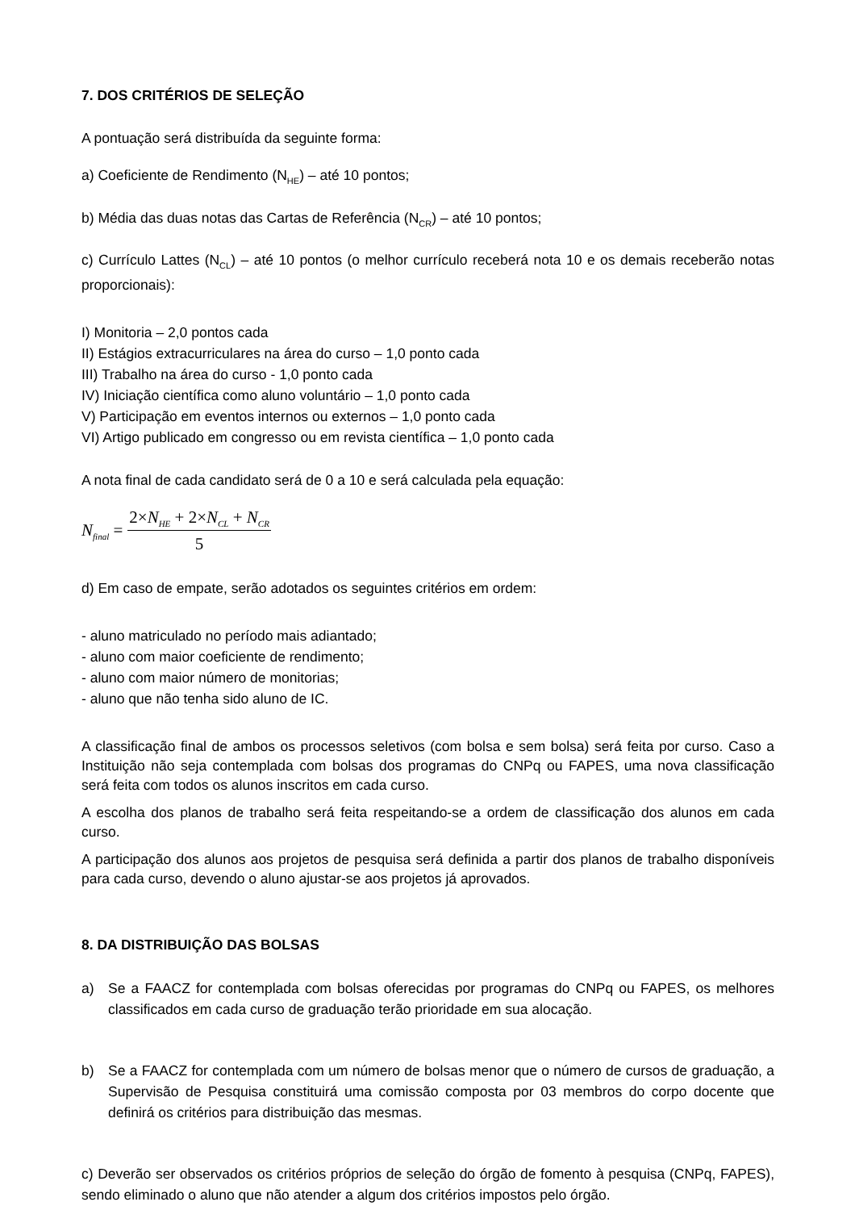7. DOS CRITÉRIOS DE SELEÇÃO
A pontuação será distribuída da seguinte forma:
a) Coeficiente de Rendimento (N<sub>HE</sub>) – até 10 pontos;
b) Média das duas notas das Cartas de Referência (N<sub>CR</sub>) – até 10 pontos;
c) Currículo Lattes (N<sub>CL</sub>) – até 10 pontos (o melhor currículo receberá nota 10 e os demais receberão notas proporcionais):
I) Monitoria – 2,0 pontos cada
II) Estágios extracurriculares na área do curso – 1,0 ponto cada
III) Trabalho na área do curso - 1,0 ponto cada
IV) Iniciação científica como aluno voluntário – 1,0 ponto cada
V) Participação em eventos internos ou externos – 1,0 ponto cada
VI) Artigo publicado em congresso ou em revista científica – 1,0 ponto cada
A nota final de cada candidato será de 0 a 10 e será calculada pela equação:
N<sub>final</sub> =
2×N<sub>HE</sub> + 2×N<sub>CL</sub> + N<sub>CR</sub>
5
d) Em caso de empate, serão adotados os seguintes critérios em ordem:
- aluno matriculado no período mais adiantado;
- aluno com maior coeficiente de rendimento;
- aluno com maior número de monitorias;
- aluno que não tenha sido aluno de IC.
A classificação final de ambos os processos seletivos (com bolsa e sem bolsa) será feita por curso. Caso a Instituição não seja contemplada com bolsas dos programas do CNPq ou FAPES, uma nova classificação será feita com todos os alunos inscritos em cada curso.
A escolha dos planos de trabalho será feita respeitando-se a ordem de classificação dos alunos em cada curso.
A participação dos alunos aos projetos de pesquisa será definida a partir dos planos de trabalho disponíveis para cada curso, devendo o aluno ajustar-se aos projetos já aprovados.
8. DA DISTRIBUIÇÃO DAS BOLSAS
a) Se a FAACZ for contemplada com bolsas oferecidas por programas do CNPq ou FAPES, os melhores classificados em cada curso de graduação terão prioridade em sua alocação.
b) Se a FAACZ for contemplada com um número de bolsas menor que o número de cursos de graduação, a Supervisão de Pesquisa constituirá uma comissão composta por 03 membros do corpo docente que definirá os critérios para distribuição das mesmas.
c) Deverão ser observados os critérios próprios de seleção do órgão de fomento à pesquisa (CNPq, FAPES), sendo eliminado o aluno que não atender a algum dos critérios impostos pelo órgão.